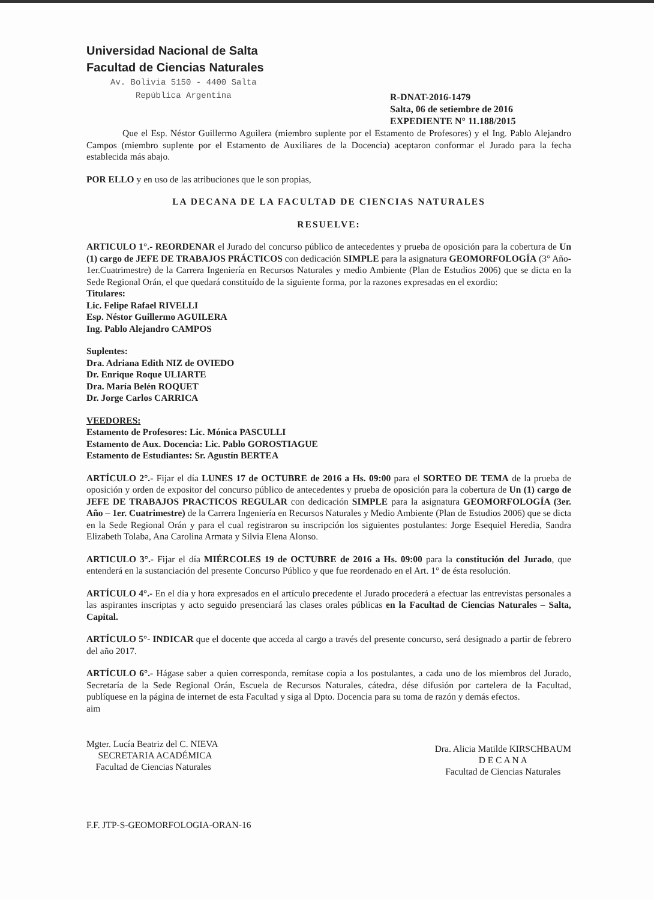Universidad Nacional de Salta
Facultad de Ciencias Naturales
Av. Bolivia 5150 - 4400 Salta
República Argentina
R-DNAT-2016-1479
Salta, 06 de setiembre de 2016
EXPEDIENTE N° 11.188/2015
Que el Esp. Néstor Guillermo Aguilera (miembro suplente por el Estamento de Profesores) y el Ing. Pablo Alejandro Campos (miembro suplente por el Estamento de Auxiliares de la Docencia) aceptaron conformar el Jurado para la fecha establecida más abajo.
POR ELLO y en uso de las atribuciones que le son propias,
LA DECANA DE LA FACULTAD DE CIENCIAS NATURALES
RESUELVE:
ARTICULO 1°.- REORDENAR el Jurado del concurso público de antecedentes y prueba de oposición para la cobertura de Un (1) cargo de JEFE DE TRABAJOS PRÁCTICOS con dedicación SIMPLE para la asignatura GEOMORFOLOGÍA (3° Año-1er.Cuatrimestre) de la Carrera Ingeniería en Recursos Naturales y medio Ambiente (Plan de Estudios 2006) que se dicta en la Sede Regional Orán, el que quedará constituído de la siguiente forma, por la razones expresadas en el exordio:
Titulares:
Lic. Felipe Rafael RIVELLI
Esp. Néstor Guillermo AGUILERA
Ing. Pablo Alejandro CAMPOS
Suplentes:
Dra. Adriana Edith NIZ de OVIEDO
Dr. Enrique Roque ULIARTE
Dra. María Belén ROQUET
Dr. Jorge Carlos CARRICA
VEEDORES:
Estamento de Profesores: Lic. Mónica PASCULLI
Estamento de Aux. Docencia: Lic. Pablo GOROSTIAGUE
Estamento de Estudiantes: Sr. Agustín BERTEA
ARTÍCULO 2°.- Fijar el día LUNES 17 de OCTUBRE de 2016 a Hs. 09:00 para el SORTEO DE TEMA de la prueba de oposición y orden de expositor del concurso público de antecedentes y prueba de oposición para la cobertura de Un (1) cargo de JEFE DE TRABAJOS PRACTICOS REGULAR con dedicación SIMPLE para la asignatura GEOMORFOLOGÍA (3er. Año – 1er. Cuatrimestre) de la Carrera Ingeniería en Recursos Naturales y Medio Ambiente (Plan de Estudios 2006) que se dicta en la Sede Regional Orán y para el cual registraron su inscripción los siguientes postulantes: Jorge Esequiel Heredia, Sandra Elizabeth Tolaba, Ana Carolina Armata y Silvia Elena Alonso.
ARTICULO 3°.- Fijar el día MIÉRCOLES 19 de OCTUBRE de 2016 a Hs. 09:00 para la constitución del Jurado, que entenderá en la sustanciación del presente Concurso Público y que fue reordenado en el Art. 1° de ésta resolución.
ARTÍCULO 4°.- En el día y hora expresados en el artículo precedente el Jurado procederá a efectuar las entrevistas personales a las aspirantes inscriptas y acto seguido presenciará las clases orales públicas en la Facultad de Ciencias Naturales – Salta, Capital.
ARTÍCULO 5°- INDICAR que el docente que acceda al cargo a través del presente concurso, será designado a partir de febrero del año 2017.
ARTÍCULO 6°.- Hágase saber a quien corresponda, remítase copia a los postulantes, a cada uno de los miembros del Jurado, Secretaría de la Sede Regional Orán, Escuela de Recursos Naturales, cátedra, dése difusión por cartelera de la Facultad, publíquese en la página de internet de esta Facultad y siga al Dpto. Docencia para su toma de razón y demás efectos.
aim
Mgter. Lucía Beatriz del C. NIEVA
SECRETARIA ACADÉMICA
Facultad de Ciencias Naturales
Dra. Alicia Matilde KIRSCHBAUM
D E C A N A
Facultad de Ciencias Naturales
F.F. JTP-S-GEOMORFOLOGIA-ORAN-16